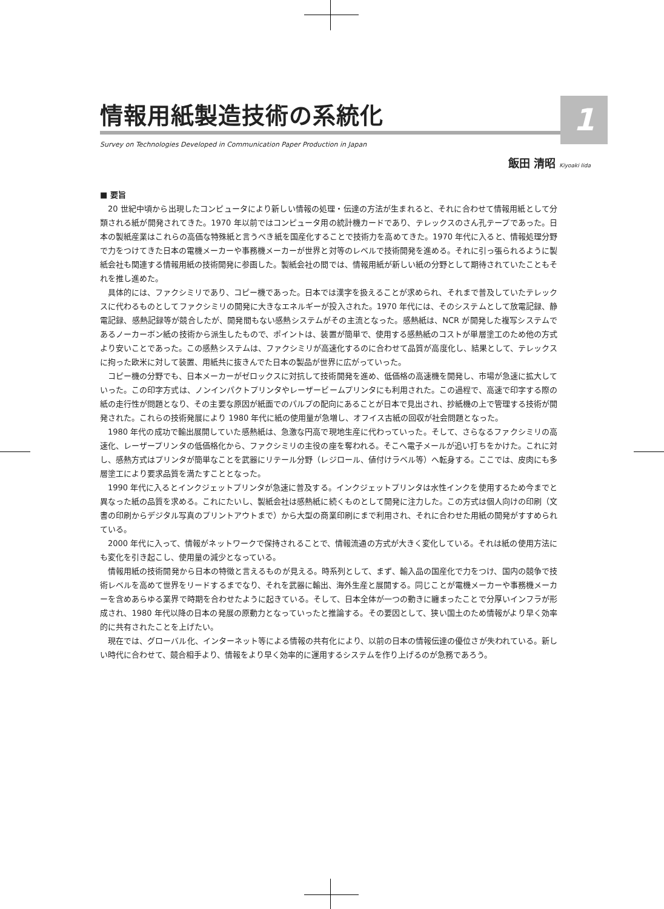1
情報用紙製造技術の系統化
Survey on Technologies Developed in Communication Paper Production in Japan
飯田 清昭 Kiyoaki Iida
■ 要旨
20 世紀中頃から出現したコンピュータにより新しい情報の処理・伝達の方法が生まれると、それに合わせて情報用紙として分類される紙が開発されてきた。1970 年以前ではコンピュータ用の統計機カードであり、テレックスのさん孔テープであった。日本の製紙産業はこれらの高価な特殊紙と言うべき紙を国産化することで技術力を高めてきた。1970 年代に入ると、情報処理分野で力をつけてきた日本の電機メーカーや事務機メーカーが世界と対等のレベルで技術開発を進める。それに引っ張られるように製紙会社も関連する情報用紙の技術開発に参画した。製紙会社の間では、情報用紙が新しい紙の分野として期待されていたこともそれを推し進めた。
具体的には、ファクシミリであり、コピー機であった。日本では漢字を扱えることが求められ、それまで普及していたテレックスに代わるものとしてファクシミリの開発に大きなエネルギーが投入された。1970 年代には、そのシステムとして放電記録、静電記録、感熱記録等が競合したが、開発間もない感熱システムがその主流となった。感熱紙は、NCR が開発した複写システムであるノーカーボン紙の技術から派生したもので、ポイントは、装置が簡単で、使用する感熱紙のコストが単層塗工のため他の方式より安いことであった。この感熱システムは、ファクシミリが高速化するのに合わせて品質が高度化し、結果として、テレックスに拘った欧米に対して装置、用紙共に抜きんでた日本の製品が世界に広がっていった。
コピー機の分野でも、日本メーカーがゼロックスに対抗して技術開発を進め、低価格の高速機を開発し、市場が急速に拡大していった。この印字方式は、ノンインパクトプリンタやレーザービームプリンタにも利用された。この過程で、高速で印字する際の紙の走行性が問題となり、その主要な原因が紙面でのパルプの配向にあることが日本で見出され、抄紙機の上で管理する技術が開発された。これらの技術発展により 1980 年代に紙の使用量が急増し、オフイス古紙の回収が社会問題となった。
1980 年代の成功で輸出展開していた感熱紙は、急激な円高で現地生産に代わっていった。そして、さらなるファクシミリの高速化、レーザープリンタの低価格化から、ファクシミリの主役の座を奪われる。そこへ電子メールが追い打ちをかけた。これに対し、感熱方式はプリンタが簡単なことを武器にリテール分野（レジロール、値付けラベル等）へ転身する。ここでは、皮肉にも多層塗工により要求品質を満たすこととなった。
1990 年代に入るとインクジェットプリンタが急速に普及する。インクジェットプリンタは水性インクを使用するため今までと異なった紙の品質を求める。これにたいし、製紙会社は感熱紙に続くものとして開発に注力した。この方式は個人向けの印刷（文書の印刷からデジタル写真のプリントアウトまで）から大型の商業印刷にまで利用され、それに合わせた用紙の開発がすすめられている。
2000 年代に入って、情報がネットワークで保持されることで、情報流通の方式が大きく変化している。それは紙の使用方法にも変化を引き起こし、使用量の減少となっている。
情報用紙の技術開発から日本の特徴と言えるものが見える。時系列として、まず、輸入品の国産化で力をつけ、国内の競争で技術レベルを高めて世界をリードするまでなり、それを武器に輸出、海外生産と展開する。同じことが電機メーカーや事務機メーカーを含めあらゆる業界で時期を合わせたように起きている。そして、日本全体が一つの動きに纏まったことで分厚いインフラが形成され、1980 年代以降の日本の発展の原動力となっていったと推論する。その要因として、狭い国土のため情報がより早く効率的に共有されたことを上げたい。
現在では、グローバル化、インターネット等による情報の共有化により、以前の日本の情報伝達の優位さが失われている。新しい時代に合わせて、競合相手より、情報をより早く効率的に運用するシステムを作り上げるのが急務であろう。